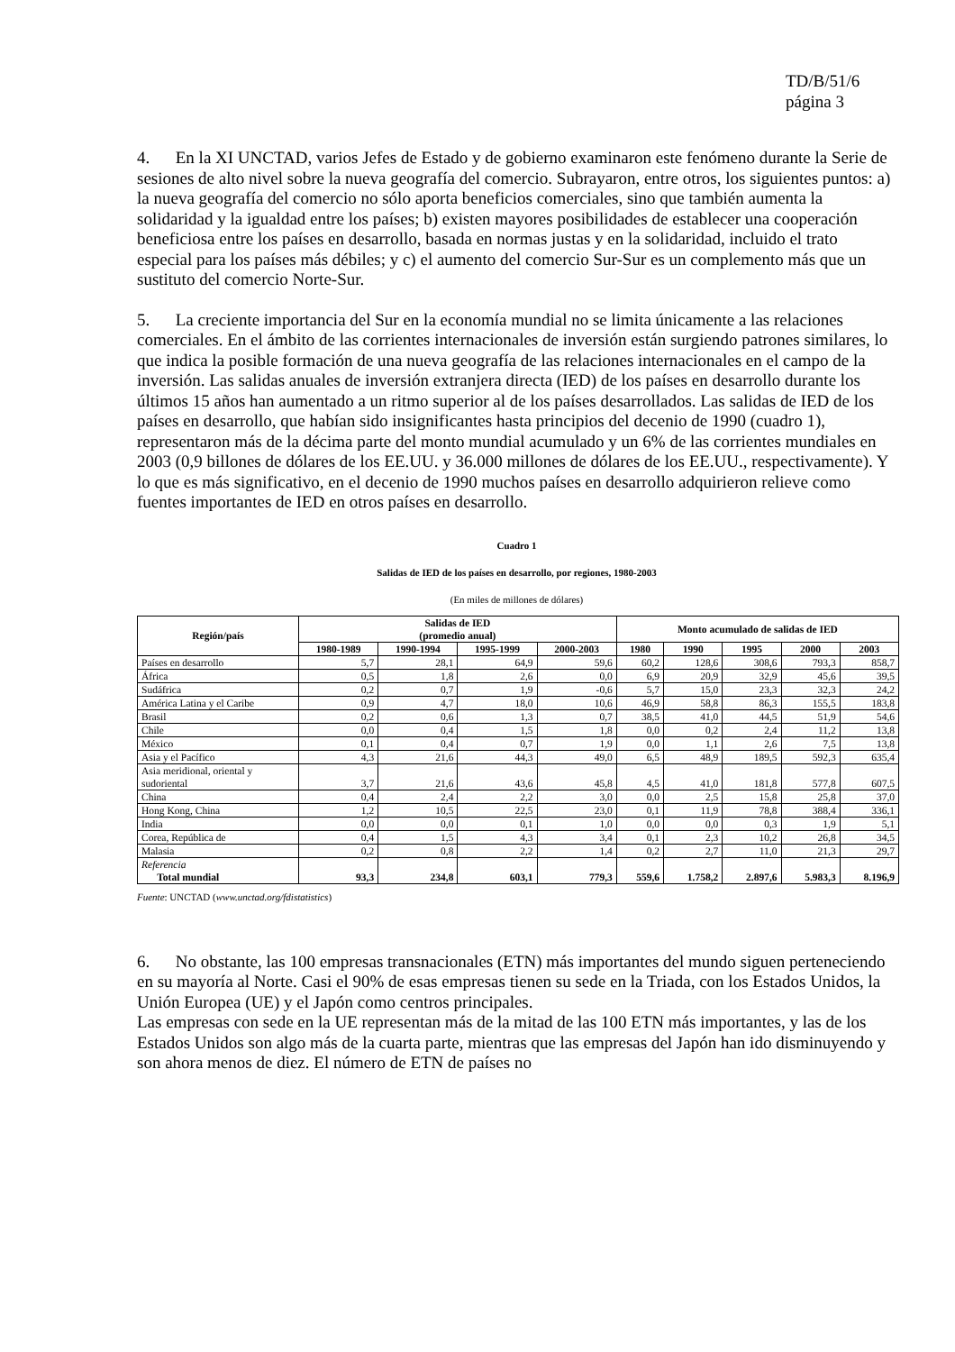TD/B/51/6
página 3
4. En la XI UNCTAD, varios Jefes de Estado y de gobierno examinaron este fenómeno durante la Serie de sesiones de alto nivel sobre la nueva geografía del comercio. Subrayaron, entre otros, los siguientes puntos: a) la nueva geografía del comercio no sólo aporta beneficios comerciales, sino que también aumenta la solidaridad y la igualdad entre los países; b) existen mayores posibilidades de establecer una cooperación beneficiosa entre los países en desarrollo, basada en normas justas y en la solidaridad, incluido el trato especial para los países más débiles; y c) el aumento del comercio Sur-Sur es un complemento más que un sustituto del comercio Norte-Sur.
5. La creciente importancia del Sur en la economía mundial no se limita únicamente a las relaciones comerciales. En el ámbito de las corrientes internacionales de inversión están surgiendo patrones similares, lo que indica la posible formación de una nueva geografía de las relaciones internacionales en el campo de la inversión. Las salidas anuales de inversión extranjera directa (IED) de los países en desarrollo durante los últimos 15 años han aumentado a un ritmo superior al de los países desarrollados. Las salidas de IED de los países en desarrollo, que habían sido insignificantes hasta principios del decenio de 1990 (cuadro 1), representaron más de la décima parte del monto mundial acumulado y un 6% de las corrientes mundiales en 2003 (0,9 billones de dólares de los EE.UU. y 36.000 millones de dólares de los EE.UU., respectivamente). Y lo que es más significativo, en el decenio de 1990 muchos países en desarrollo adquirieron relieve como fuentes importantes de IED en otros países en desarrollo.
Cuadro 1
Salidas de IED de los países en desarrollo, por regiones, 1980-2003
(En miles de millones de dólares)
| Región/país | Salidas de IED (promedio anual) | | | | Monto acumulado de salidas de IED | | | | |
| --- | --- | --- | --- | --- | --- | --- | --- | --- | --- |
| | 1980-1989 | 1990-1994 | 1995-1999 | 2000-2003 | 1980 | 1990 | 1995 | 2000 | 2003 |
| Países en desarrollo | 5,7 | 28,1 | 64,9 | 59,6 | 60,2 | 128,6 | 308,6 | 793,3 | 858,7 |
| África | 0,5 | 1,8 | 2,6 | 0,0 | 6,9 | 20,9 | 32,9 | 45,6 | 39,5 |
| Sudáfrica | 0,2 | 0,7 | 1,9 | -0,6 | 5,7 | 15,0 | 23,3 | 32,3 | 24,2 |
| América Latina y el Caribe | 0,9 | 4,7 | 18,0 | 10,6 | 46,9 | 58,8 | 86,3 | 155,5 | 183,8 |
| Brasil | 0,2 | 0,6 | 1,3 | 0,7 | 38,5 | 41,0 | 44,5 | 51,9 | 54,6 |
| Chile | 0,0 | 0,4 | 1,5 | 1,8 | 0,0 | 0,2 | 2,4 | 11,2 | 13,8 |
| México | 0,1 | 0,4 | 0,7 | 1,9 | 0,0 | 1,1 | 2,6 | 7,5 | 13,8 |
| Asia y el Pacífico | 4,3 | 21,6 | 44,3 | 49,0 | 6,5 | 48,9 | 189,5 | 592,3 | 635,4 |
| Asia meridional, oriental y sudoriental | 3,7 | 21,6 | 43,6 | 45,8 | 4,5 | 41,0 | 181,8 | 577,8 | 607,5 |
| China | 0,4 | 2,4 | 2,2 | 3,0 | 0,0 | 2,5 | 15,8 | 25,8 | 37,0 |
| Hong Kong, China | 1,2 | 10,5 | 22,5 | 23,0 | 0,1 | 11,9 | 78,8 | 388,4 | 336,1 |
| India | 0,0 | 0,0 | 0,1 | 1,0 | 0,0 | 0,0 | 0,3 | 1,9 | 5,1 |
| Corea, República de | 0,4 | 1,5 | 4,3 | 3,4 | 0,1 | 2,3 | 10,2 | 26,8 | 34,5 |
| Malasia | 0,2 | 0,8 | 2,2 | 1,4 | 0,2 | 2,7 | 11,0 | 21,3 | 29,7 |
| Referencia Total mundial | 93,3 | 234,8 | 603,1 | 779,3 | 559,6 | 1.758,2 | 2.897,6 | 5.983,3 | 8.196,9 |
Fuente: UNCTAD (www.unctad.org/fdistatistics)
6. No obstante, las 100 empresas transnacionales (ETN) más importantes del mundo siguen perteneciendo en su mayoría al Norte. Casi el 90% de esas empresas tienen su sede en la Triada, con los Estados Unidos, la Unión Europea (UE) y el Japón como centros principales.
Las empresas con sede en la UE representan más de la mitad de las 100 ETN más importantes, y las de los Estados Unidos son algo más de la cuarta parte, mientras que las empresas del Japón han ido disminuyendo y son ahora menos de diez. El número de ETN de países no